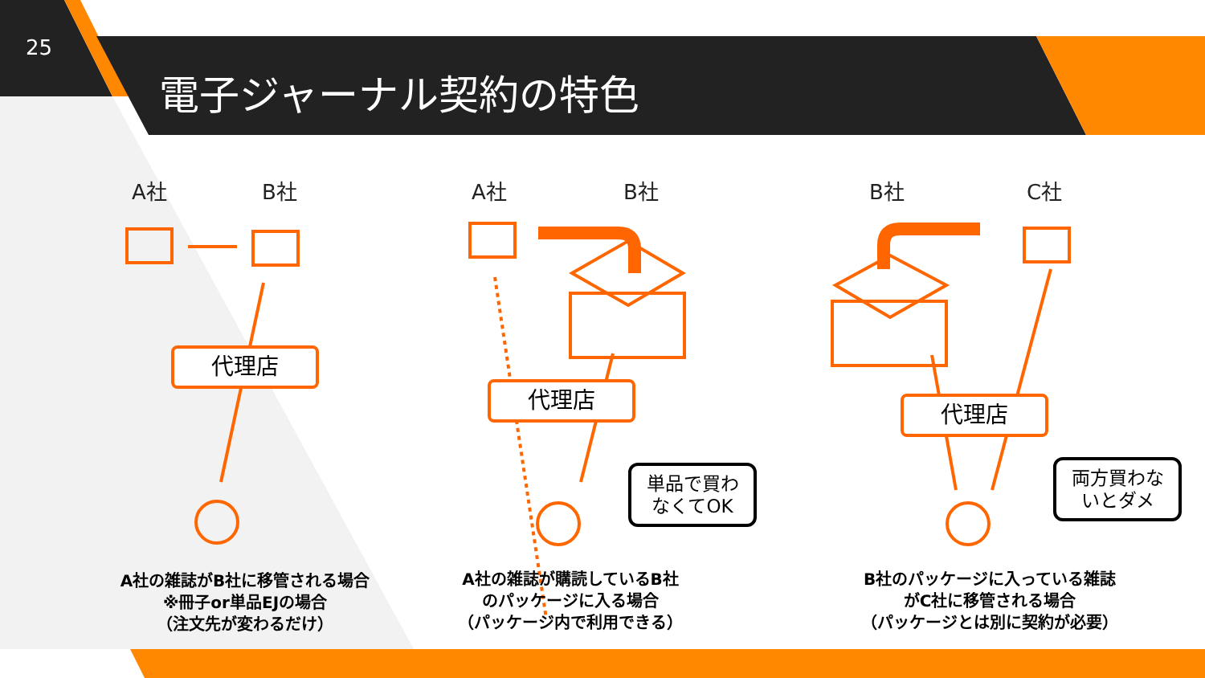25
電子ジャーナル契約の特色
A社 B社 A社 B社 B社 C社
代理店
代理店
代理店
単品で買わ
なくてOK
両方買わな
いとダメ
A社の雑誌がB社に移管される場合
※冊子or単品EJの場合
（注文先が変わるだけ）
A社の雑誌が購読しているB社
のパッケージに入る場合
（パッケージ内で利用できる）
B社のパッケージに入っている雑誌
がC社に移管される場合
（パッケージとは別に契約が必要）